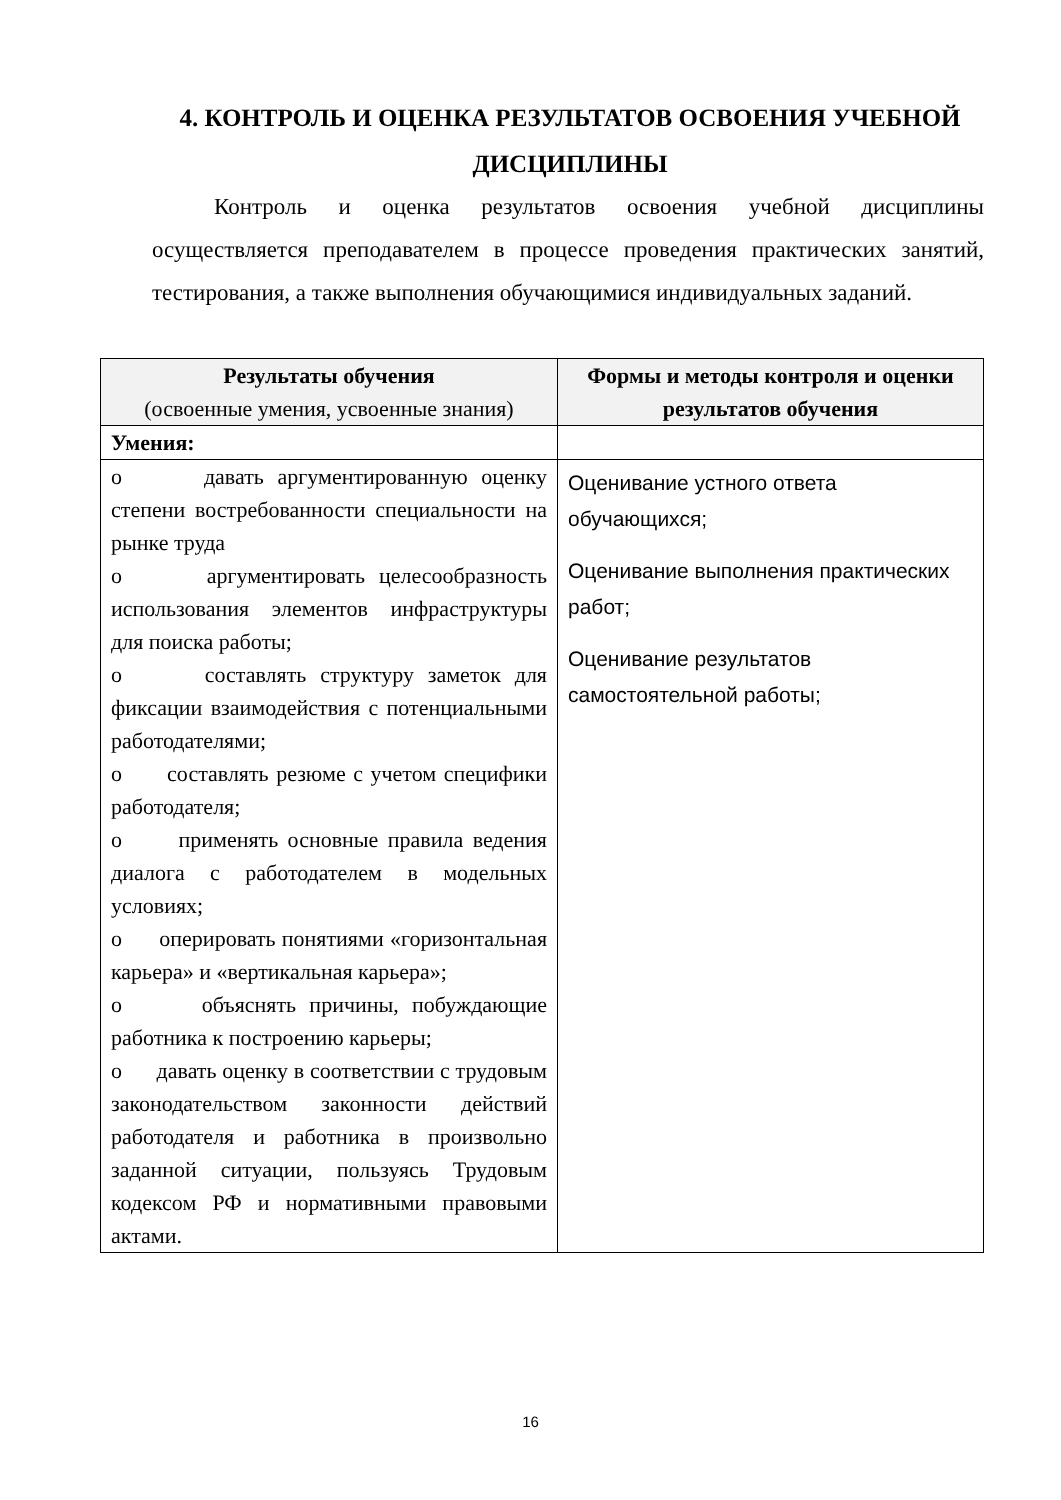4. КОНТРОЛЬ И ОЦЕНКА РЕЗУЛЬТАТОВ ОСВОЕНИЯ УЧЕБНОЙ ДИСЦИПЛИНЫ
Контроль и оценка результатов освоения учебной дисциплины осуществляется преподавателем в процессе проведения практических занятий, тестирования, а также выполнения обучающимися индивидуальных заданий.
| Результаты обучения (освоенные умения, усвоенные знания) | Формы и методы контроля и оценки результатов обучения |
| --- | --- |
| Умения: | |
| o давать аргументированную оценку степени востребованности специальности на рынке труда o аргументировать целесообразность использования элементов инфраструктуры для поиска работы; o составлять структуру заметок для фиксации взаимодействия с потенциальными работодателями; o составлять резюме с учетом специфики работодателя; o применять основные правила ведения диалога с работодателем в модельных условиях; o оперировать понятиями «горизонтальная карьера» и «вертикальная карьера»; o объяснять причины, побуждающие работника к построению карьеры; o давать оценку в соответствии с трудовым законодательством законности действий работодателя и работника в произвольно заданной ситуации, пользуясь Трудовым кодексом РФ и нормативными правовыми актами. | Оценивание устного ответа обучающихся; Оценивание выполнения практических работ; Оценивание результатов самостоятельной работы; |
16